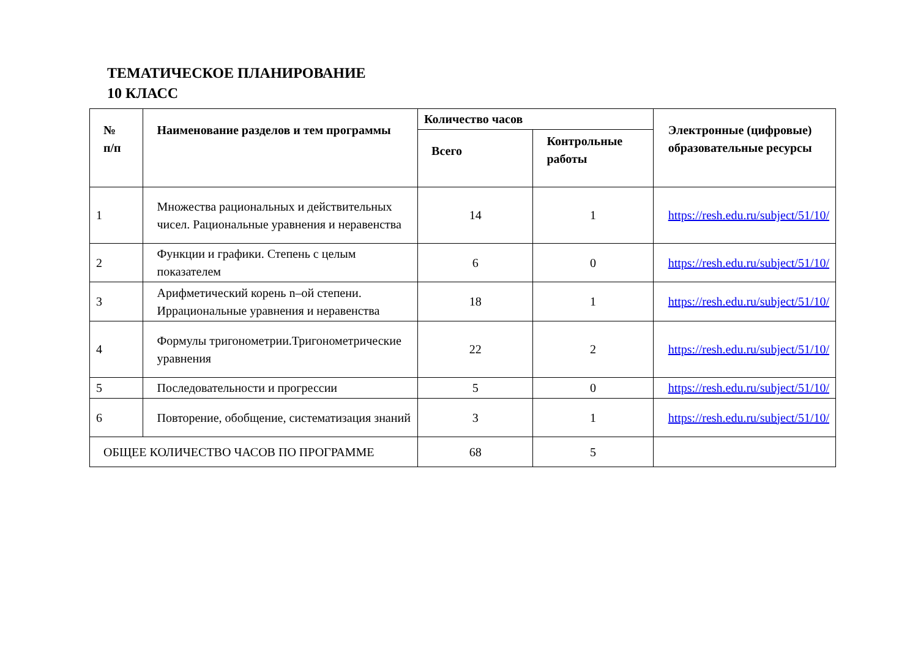ТЕМАТИЧЕСКОЕ ПЛАНИРОВАНИЕ
10 КЛАСС
| № п/п | Наименование разделов и тем программы | Количество часов | | Электронные (цифровые) образовательные ресурсы |
| --- | --- | --- | --- | --- |
| | | Всего | Контрольные работы | |
| 1 | Множества рациональных и действительных чисел. Рациональные уравнения и неравенства | 14 | 1 | https://resh.edu.ru/subject/51/10/ |
| 2 | Функции и графики. Степень с целым показателем | 6 | 0 | https://resh.edu.ru/subject/51/10/ |
| 3 | Арифметический корень n–ой степени. Иррациональные уравнения и неравенства | 18 | 1 | https://resh.edu.ru/subject/51/10/ |
| 4 | Формулы тригонометрии.Тригонометрические уравнения | 22 | 2 | https://resh.edu.ru/subject/51/10/ |
| 5 | Последовательности и прогрессии | 5 | 0 | https://resh.edu.ru/subject/51/10/ |
| 6 | Повторение, обобщение, систематизация знаний | 3 | 1 | https://resh.edu.ru/subject/51/10/ |
| ОБЩЕЕ КОЛИЧЕСТВО ЧАСОВ ПО ПРОГРАММЕ | | 68 | 5 | |